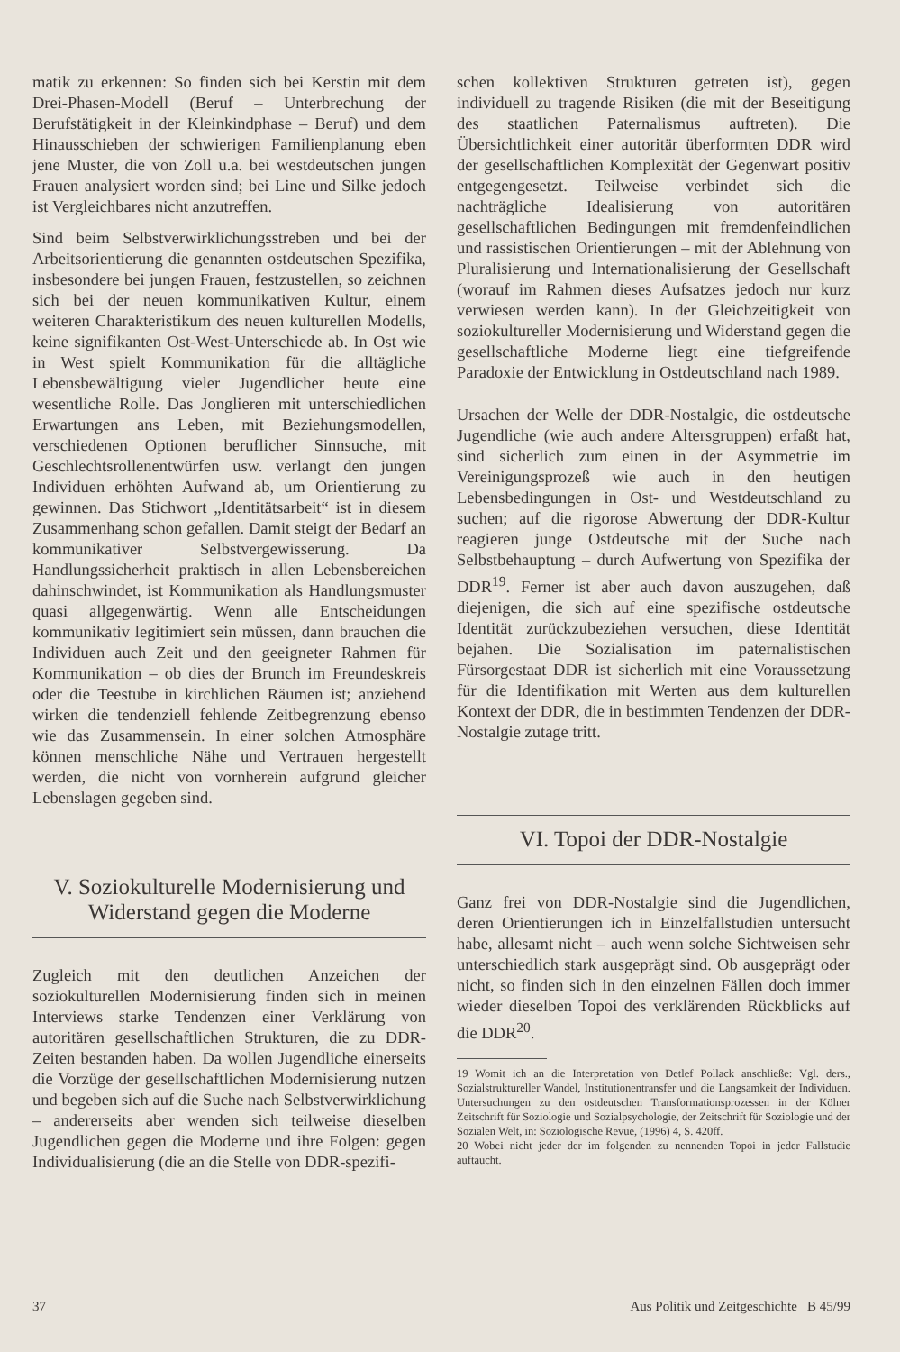matik zu erkennen: So finden sich bei Kerstin mit dem Drei-Phasen-Modell (Beruf – Unterbrechung der Berufstätigkeit in der Kleinkindphase – Beruf) und dem Hinausschieben der schwierigen Familienplanung eben jene Muster, die von Zoll u.a. bei westdeutschen jungen Frauen analysiert worden sind; bei Line und Silke jedoch ist Vergleichbares nicht anzutreffen.
Sind beim Selbstverwirklichungsstreben und bei der Arbeitsorientierung die genannten ostdeutschen Spezifika, insbesondere bei jungen Frauen, festzustellen, so zeichnen sich bei der neuen kommunikativen Kultur, einem weiteren Charakteristikum des neuen kulturellen Modells, keine signifikanten Ost-West-Unterschiede ab. In Ost wie in West spielt Kommunikation für die alltägliche Lebensbewältigung vieler Jugendlicher heute eine wesentliche Rolle. Das Jonglieren mit unterschiedlichen Erwartungen ans Leben, mit Beziehungsmodellen, verschiedenen Optionen beruflicher Sinnsuche, mit Geschlechtsrollenentwürfen usw. verlangt den jungen Individuen erhöhten Aufwand ab, um Orientierung zu gewinnen. Das Stichwort „Identitätsarbeit“ ist in diesem Zusammenhang schon gefallen. Damit steigt der Bedarf an kommunikativer Selbstvergewisserung. Da Handlungssicherheit praktisch in allen Lebensbereichen dahinschwindet, ist Kommunikation als Handlungsmuster quasi allgegenwärtig. Wenn alle Entscheidungen kommunikativ legitimiert sein müssen, dann brauchen die Individuen auch Zeit und den geeigneter Rahmen für Kommunikation – ob dies der Brunch im Freundeskreis oder die Teestube in kirchlichen Räumen ist; anziehend wirken die tendenziell fehlende Zeitbegrenzung ebenso wie das Zusammensein. In einer solchen Atmosphäre können menschliche Nähe und Vertrauen hergestellt werden, die nicht von vornherein aufgrund gleicher Lebenslagen gegeben sind.
V. Soziokulturelle Modernisierung und Widerstand gegen die Moderne
Zugleich mit den deutlichen Anzeichen der soziokulturellen Modernisierung finden sich in meinen Interviews starke Tendenzen einer Verklärung von autoritären gesellschaftlichen Strukturen, die zu DDR-Zeiten bestanden haben. Da wollen Jugendliche einerseits die Vorzüge der gesellschaftlichen Modernisierung nutzen und begeben sich auf die Suche nach Selbstverwirklichung – andererseits aber wenden sich teilweise dieselben Jugendlichen gegen die Moderne und ihre Folgen: gegen Individualisierung (die an die Stelle von DDR-spezifi-
schen kollektiven Strukturen getreten ist), gegen individuell zu tragende Risiken (die mit der Beseitigung des staatlichen Paternalismus auftreten). Die Übersichtlichkeit einer autoritär überformten DDR wird der gesellschaftlichen Komplexität der Gegenwart positiv entgegengesetzt. Teilweise verbindet sich die nachträgliche Idealisierung von autoritären gesellschaftlichen Bedingungen mit fremdenfeindlichen und rassistischen Orientierungen – mit der Ablehnung von Pluralisierung und Internationalisierung der Gesellschaft (worauf im Rahmen dieses Aufsatzes jedoch nur kurz verwiesen werden kann). In der Gleichzeitigkeit von soziokultureller Modernisierung und Widerstand gegen die gesellschaftliche Moderne liegt eine tiefgreifende Paradoxie der Entwicklung in Ostdeutschland nach 1989.
Ursachen der Welle der DDR-Nostalgie, die ostdeutsche Jugendliche (wie auch andere Altersgruppen) erfaßt hat, sind sicherlich zum einen in der Asymmetrie im Vereinigungsprozeß wie auch in den heutigen Lebensbedingungen in Ost- und Westdeutschland zu suchen; auf die rigorose Abwertung der DDR-Kultur reagieren junge Ostdeutsche mit der Suche nach Selbstbehauptung – durch Aufwertung von Spezifika der DDR<sup>19</sup>. Ferner ist aber auch davon auszugehen, daß diejenigen, die sich auf eine spezifische ostdeutsche Identität zurückzubeziehen versuchen, diese Identität bejahen. Die Sozialisation im paternalistischen Fürsorgestaat DDR ist sicherlich mit eine Voraussetzung für die Identifikation mit Werten aus dem kulturellen Kontext der DDR, die in bestimmten Tendenzen der DDR-Nostalgie zutage tritt.
VI. Topoi der DDR-Nostalgie
Ganz frei von DDR-Nostalgie sind die Jugendlichen, deren Orientierungen ich in Einzelfallstudien untersucht habe, allesamt nicht – auch wenn solche Sichtweisen sehr unterschiedlich stark ausgeprägt sind. Ob ausgeprägt oder nicht, so finden sich in den einzelnen Fällen doch immer wieder dieselben Topoi des verklärenden Rückblicks auf die DDR<sup>20</sup>.
19 Womit ich an die Interpretation von Detlef Pollack anschließe: Vgl. ders., Sozialstruktureller Wandel, Institutionentransfer und die Langsamkeit der Individuen. Untersuchungen zu den ostdeutschen Transformationsprozessen in der Kölner Zeitschrift für Soziologie und Sozialpsychologie, der Zeitschrift für Soziologie und der Sozialen Welt, in: Soziologische Revue, (1996) 4, S. 420ff.
20 Wobei nicht jeder der im folgenden zu nennenden Topoi in jeder Fallstudie auftaucht.
37 Aus Politik und Zeitgeschichte B 45/99